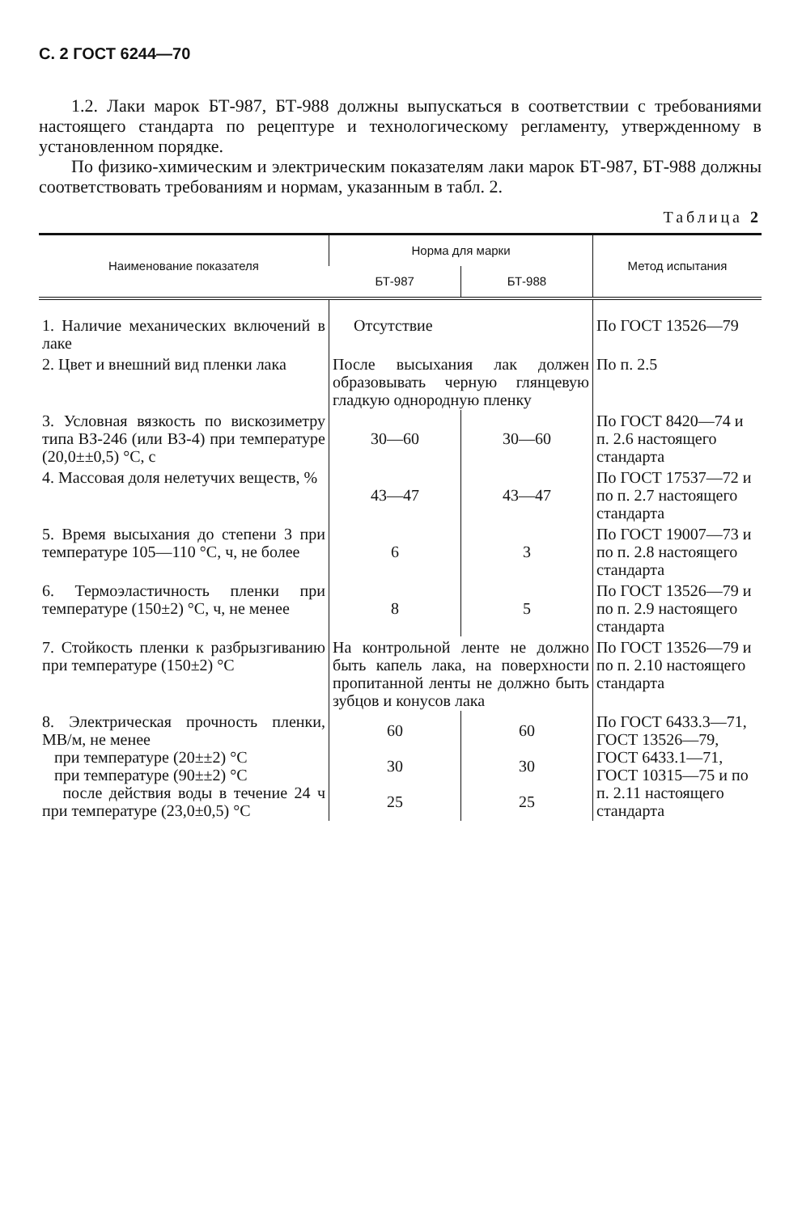С. 2 ГОСТ 6244—70
1.2. Лаки марок БТ-987, БТ-988 должны выпускаться в соответствии с требованиями настоящего стандарта по рецептуре и технологическому регламенту, утвержденному в установленном порядке.
По физико-химическим и электрическим показателям лаки марок БТ-987, БТ-988 должны соответствовать требованиям и нормам, указанным в табл. 2.
Таблица 2
| Наименование показателя | Норма для марки | | Метод испытания |
| --- | --- | --- | --- |
| | БТ-987 | БТ-988 | |
| 1. Наличие механических включений в лаке | Отсутствие | | По ГОСТ 13526—79 |
| 2. Цвет и внешний вид пленки лака | После высыхания лак должен образовывать черную глянцевую гладкую однородную пленку | | По п. 2.5 |
| 3. Условная вязкость по вискозиметру типа ВЗ-246 (или ВЗ-4) при температуре (20,0±±0,5) °С, с | 30—60 | 30—60 | По ГОСТ 8420—74 и п. 2.6 настоящего стандарта |
| 4. Массовая доля нелетучих веществ, % | 43—47 | 43—47 | По ГОСТ 17537—72 и по п. 2.7 настоящего стандарта |
| 5. Время высыхания до степени 3 при температуре 105—110 °С, ч, не более | 6 | 3 | По ГОСТ 19007—73 и по п. 2.8 настоящего стандарта |
| 6. Термоэластичность пленки при температуре (150±2) °С, ч, не менее | 8 | 5 | По ГОСТ 13526—79 и по п. 2.9 настоящего стандарта |
| 7. Стойкость пленки к разбрызгиванию при температуре (150±2) °С | На контрольной ленте не должно быть капель лака, на поверхности пропитанной ленты не должно быть зубцов и конусов лака | | По ГОСТ 13526—79 и по п. 2.10 настоящего стандарта |
| 8. Электрическая прочность пленки, МВ/м, не менее при температуре (20±±2) °С при температуре (90±±2) °С после действия воды в течение 24 ч при температуре (23,0±0,5) °С | 60 30 25 | 60 30 25 | По ГОСТ 6433.3—71, ГОСТ 13526—79, ГОСТ 6433.1—71, ГОСТ 10315—75 и по п. 2.11 настоящего стандарта |